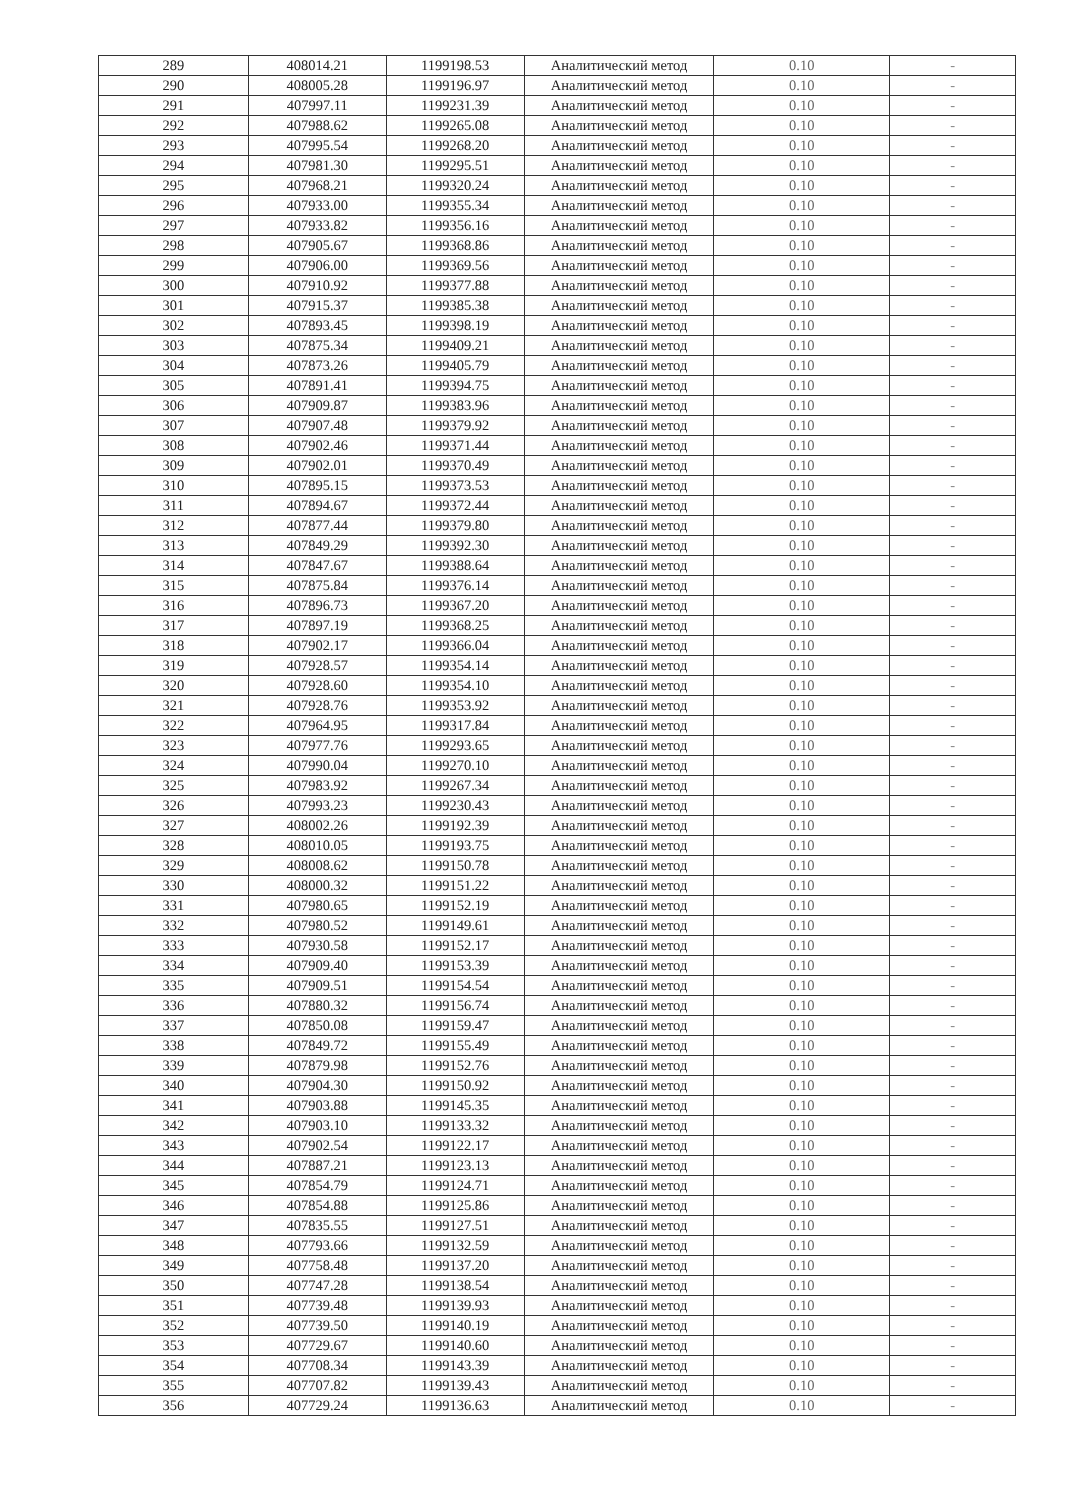| 289 | 408014.21 | 1199198.53 | Аналитический метод | 0.10 | - |
| 290 | 408005.28 | 1199196.97 | Аналитический метод | 0.10 | - |
| 291 | 407997.11 | 1199231.39 | Аналитический метод | 0.10 | - |
| 292 | 407988.62 | 1199265.08 | Аналитический метод | 0.10 | - |
| 293 | 407995.54 | 1199268.20 | Аналитический метод | 0.10 | - |
| 294 | 407981.30 | 1199295.51 | Аналитический метод | 0.10 | - |
| 295 | 407968.21 | 1199320.24 | Аналитический метод | 0.10 | - |
| 296 | 407933.00 | 1199355.34 | Аналитический метод | 0.10 | - |
| 297 | 407933.82 | 1199356.16 | Аналитический метод | 0.10 | - |
| 298 | 407905.67 | 1199368.86 | Аналитический метод | 0.10 | - |
| 299 | 407906.00 | 1199369.56 | Аналитический метод | 0.10 | - |
| 300 | 407910.92 | 1199377.88 | Аналитический метод | 0.10 | - |
| 301 | 407915.37 | 1199385.38 | Аналитический метод | 0.10 | - |
| 302 | 407893.45 | 1199398.19 | Аналитический метод | 0.10 | - |
| 303 | 407875.34 | 1199409.21 | Аналитический метод | 0.10 | - |
| 304 | 407873.26 | 1199405.79 | Аналитический метод | 0.10 | - |
| 305 | 407891.41 | 1199394.75 | Аналитический метод | 0.10 | - |
| 306 | 407909.87 | 1199383.96 | Аналитический метод | 0.10 | - |
| 307 | 407907.48 | 1199379.92 | Аналитический метод | 0.10 | - |
| 308 | 407902.46 | 1199371.44 | Аналитический метод | 0.10 | - |
| 309 | 407902.01 | 1199370.49 | Аналитический метод | 0.10 | - |
| 310 | 407895.15 | 1199373.53 | Аналитический метод | 0.10 | - |
| 311 | 407894.67 | 1199372.44 | Аналитический метод | 0.10 | - |
| 312 | 407877.44 | 1199379.80 | Аналитический метод | 0.10 | - |
| 313 | 407849.29 | 1199392.30 | Аналитический метод | 0.10 | - |
| 314 | 407847.67 | 1199388.64 | Аналитический метод | 0.10 | - |
| 315 | 407875.84 | 1199376.14 | Аналитический метод | 0.10 | - |
| 316 | 407896.73 | 1199367.20 | Аналитический метод | 0.10 | - |
| 317 | 407897.19 | 1199368.25 | Аналитический метод | 0.10 | - |
| 318 | 407902.17 | 1199366.04 | Аналитический метод | 0.10 | - |
| 319 | 407928.57 | 1199354.14 | Аналитический метод | 0.10 | - |
| 320 | 407928.60 | 1199354.10 | Аналитический метод | 0.10 | - |
| 321 | 407928.76 | 1199353.92 | Аналитический метод | 0.10 | - |
| 322 | 407964.95 | 1199317.84 | Аналитический метод | 0.10 | - |
| 323 | 407977.76 | 1199293.65 | Аналитический метод | 0.10 | - |
| 324 | 407990.04 | 1199270.10 | Аналитический метод | 0.10 | - |
| 325 | 407983.92 | 1199267.34 | Аналитический метод | 0.10 | - |
| 326 | 407993.23 | 1199230.43 | Аналитический метод | 0.10 | - |
| 327 | 408002.26 | 1199192.39 | Аналитический метод | 0.10 | - |
| 328 | 408010.05 | 1199193.75 | Аналитический метод | 0.10 | - |
| 329 | 408008.62 | 1199150.78 | Аналитический метод | 0.10 | - |
| 330 | 408000.32 | 1199151.22 | Аналитический метод | 0.10 | - |
| 331 | 407980.65 | 1199152.19 | Аналитический метод | 0.10 | - |
| 332 | 407980.52 | 1199149.61 | Аналитический метод | 0.10 | - |
| 333 | 407930.58 | 1199152.17 | Аналитический метод | 0.10 | - |
| 334 | 407909.40 | 1199153.39 | Аналитический метод | 0.10 | - |
| 335 | 407909.51 | 1199154.54 | Аналитический метод | 0.10 | - |
| 336 | 407880.32 | 1199156.74 | Аналитический метод | 0.10 | - |
| 337 | 407850.08 | 1199159.47 | Аналитический метод | 0.10 | - |
| 338 | 407849.72 | 1199155.49 | Аналитический метод | 0.10 | - |
| 339 | 407879.98 | 1199152.76 | Аналитический метод | 0.10 | - |
| 340 | 407904.30 | 1199150.92 | Аналитический метод | 0.10 | - |
| 341 | 407903.88 | 1199145.35 | Аналитический метод | 0.10 | - |
| 342 | 407903.10 | 1199133.32 | Аналитический метод | 0.10 | - |
| 343 | 407902.54 | 1199122.17 | Аналитический метод | 0.10 | - |
| 344 | 407887.21 | 1199123.13 | Аналитический метод | 0.10 | - |
| 345 | 407854.79 | 1199124.71 | Аналитический метод | 0.10 | - |
| 346 | 407854.88 | 1199125.86 | Аналитический метод | 0.10 | - |
| 347 | 407835.55 | 1199127.51 | Аналитический метод | 0.10 | - |
| 348 | 407793.66 | 1199132.59 | Аналитический метод | 0.10 | - |
| 349 | 407758.48 | 1199137.20 | Аналитический метод | 0.10 | - |
| 350 | 407747.28 | 1199138.54 | Аналитический метод | 0.10 | - |
| 351 | 407739.48 | 1199139.93 | Аналитический метод | 0.10 | - |
| 352 | 407739.50 | 1199140.19 | Аналитический метод | 0.10 | - |
| 353 | 407729.67 | 1199140.60 | Аналитический метод | 0.10 | - |
| 354 | 407708.34 | 1199143.39 | Аналитический метод | 0.10 | - |
| 355 | 407707.82 | 1199139.43 | Аналитический метод | 0.10 | - |
| 356 | 407729.24 | 1199136.63 | Аналитический метод | 0.10 | - |